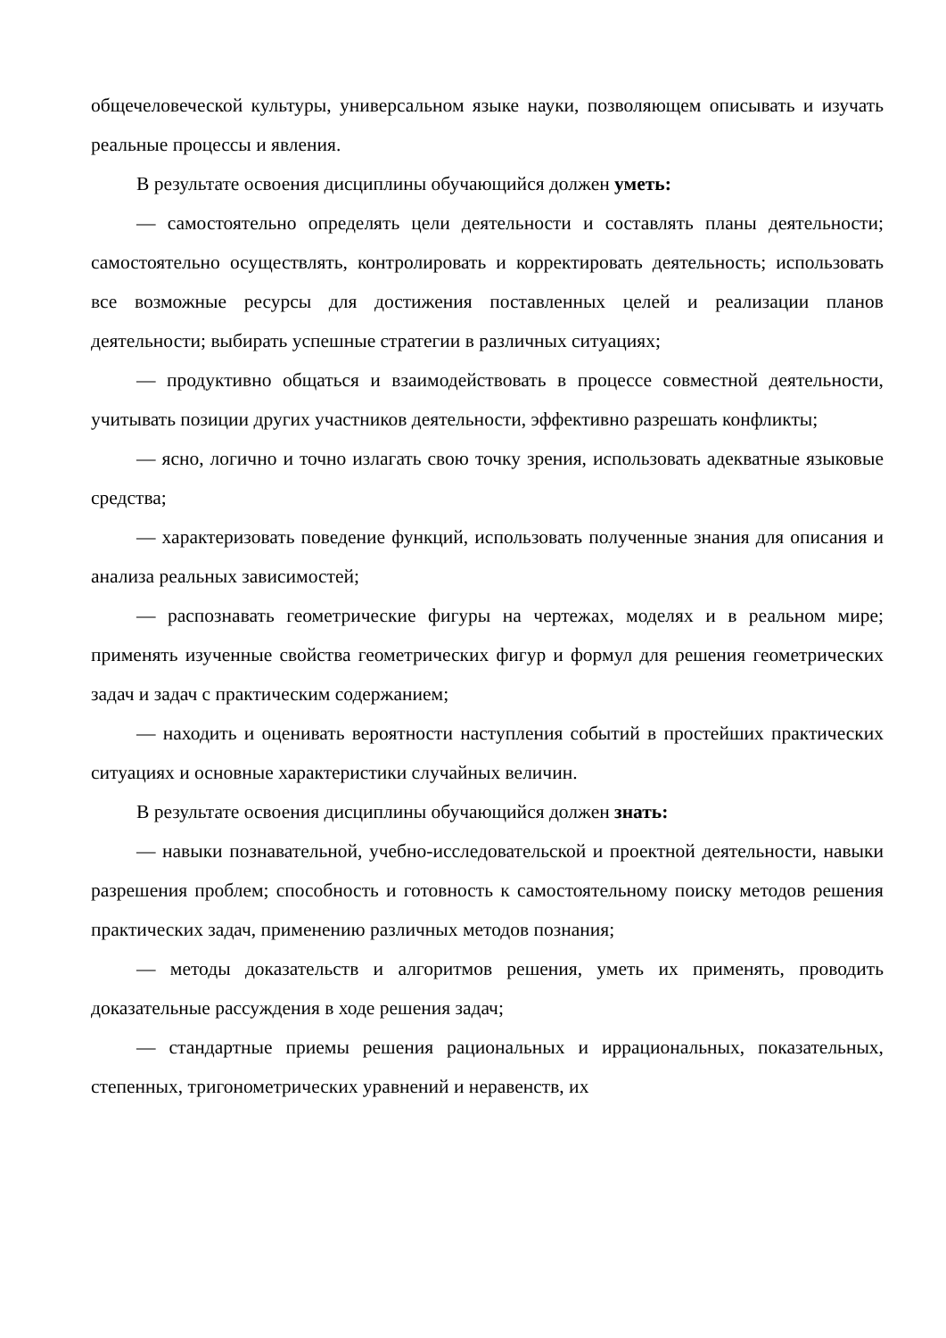общечеловеческой культуры, универсальном языке науки, позволяющем описывать и изучать реальные процессы и явления.
В результате освоения дисциплины обучающийся должен уметь:
— самостоятельно определять цели деятельности и составлять планы деятельности; самостоятельно осуществлять, контролировать и корректировать деятельность; использовать все возможные ресурсы для достижения поставленных целей и реализации планов деятельности; выбирать успешные стратегии в различных ситуациях;
— продуктивно общаться и взаимодействовать в процессе совместной деятельности, учитывать позиции других участников деятельности, эффективно разрешать конфликты;
— ясно, логично и точно излагать свою точку зрения, использовать адекватные языковые средства;
— характеризовать поведение функций, использовать полученные знания для описания и анализа реальных зависимостей;
— распознавать геометрические фигуры на чертежах, моделях и в реальном мире; применять изученные свойства геометрических фигур и формул для решения геометрических задач и задач с практическим содержанием;
— находить и оценивать вероятности наступления событий в простейших практических ситуациях и основные характеристики случайных величин.
В результате освоения дисциплины обучающийся должен знать:
— навыки познавательной, учебно-исследовательской и проектной деятельности, навыки разрешения проблем; способность и готовность к самостоятельному поиску методов решения практических задач, применению различных методов познания;
— методы доказательств и алгоритмов решения, уметь их применять, проводить доказательные рассуждения в ходе решения задач;
— стандартные приемы решения рациональных и иррациональных, показательных, степенных, тригонометрических уравнений и неравенств, их